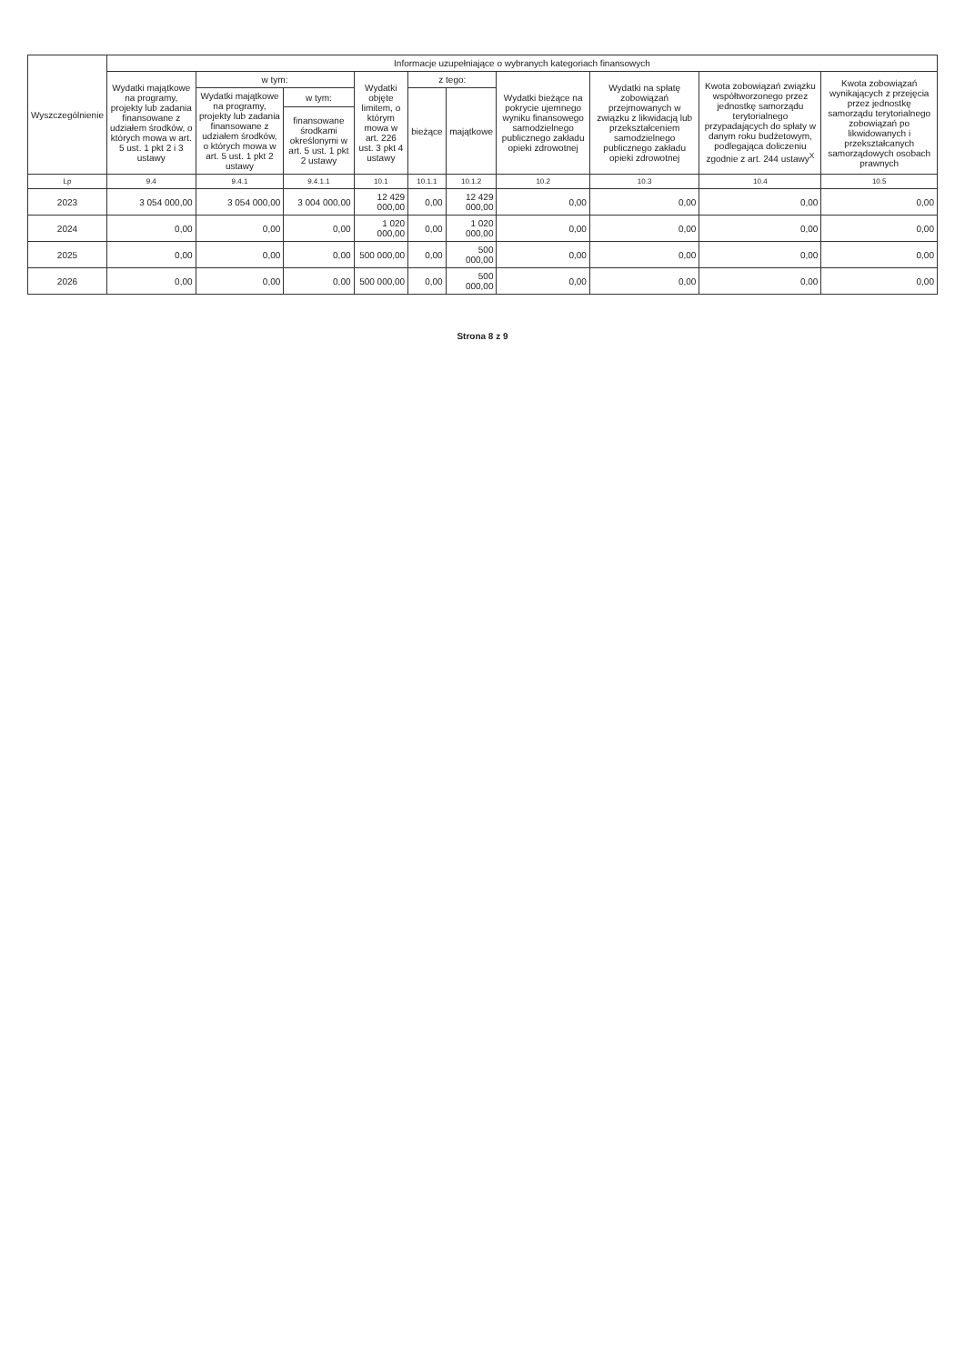| Wyszczególnienie | Informacje uzupełniające o wybranych kategoriach finansowych | | | | | | | | | |
| --- | --- | --- | --- | --- | --- | --- | --- | --- | --- | --- |
| | Wydatki majątkowe na programy, projekty lub zadania finansowane z udziałem środków, o których mowa w art. 5 ust. 1 pkt 2 i 3 ustawy | w tym: | | Wydatki objęte limitem, o którym mowa w art. 226 ust. 3 pkt 4 ustawy | z tego: | | Wydatki bieżące na pokrycie ujemnego wyniku finansowego samodzielnego publicznego zakładu opieki zdrowotnej | Wydatki na spłatę zobowiązań przejmowanych w związku z likwidacją lub przekształceniem samodzielnego publicznego zakładu opieki zdrowotnej | Kwota zobowiązań związku współtworzonego przez jednostkę samorządu terytorialnego przypadających do spłaty w danym roku budżetowym, podlegająca doliczeniu zgodnie z art. 244 ustawy<sup>X</sup> | Kwota zobowiązań wynikających z przejęcia przez jednostkę samorządu terytorialnego zobowiązań po likwidowanych i przekształcanych samorządowych osobach prawnych |
| | | Wydatki majątkowe na programy, projekty lub zadania finansowane z udziałem środków, o których mowa w art. 5 ust. 1 pkt 2 ustawy | w tym: | | bieżące | majątkowe | | | | |
| | | | finansowane środkami określonymi w art. 5 ust. 1 pkt 2 ustawy | | | | | | | |
| Lp | 9.4 | 9.4.1 | 9.4.1.1 | 10.1 | 10.1.1 | 10.1.2 | 10.2 | 10.3 | 10.4 | 10.5 |
| 2023 | 3 054 000,00 | 3 054 000,00 | 3 004 000,00 | 12 429 000,00 | 0,00 | 12 429 000,00 | 0,00 | 0,00 | 0,00 | 0,00 |
| 2024 | 0,00 | 0,00 | 0,00 | 1 020 000,00 | 0,00 | 1 020 000,00 | 0,00 | 0,00 | 0,00 | 0,00 |
| 2025 | 0,00 | 0,00 | 0,00 | 500 000,00 | 0,00 | 500 000,00 | 0,00 | 0,00 | 0,00 | 0,00 |
| 2026 | 0,00 | 0,00 | 0,00 | 500 000,00 | 0,00 | 500 000,00 | 0,00 | 0,00 | 0,00 | 0,00 |
Strona 8 z 9